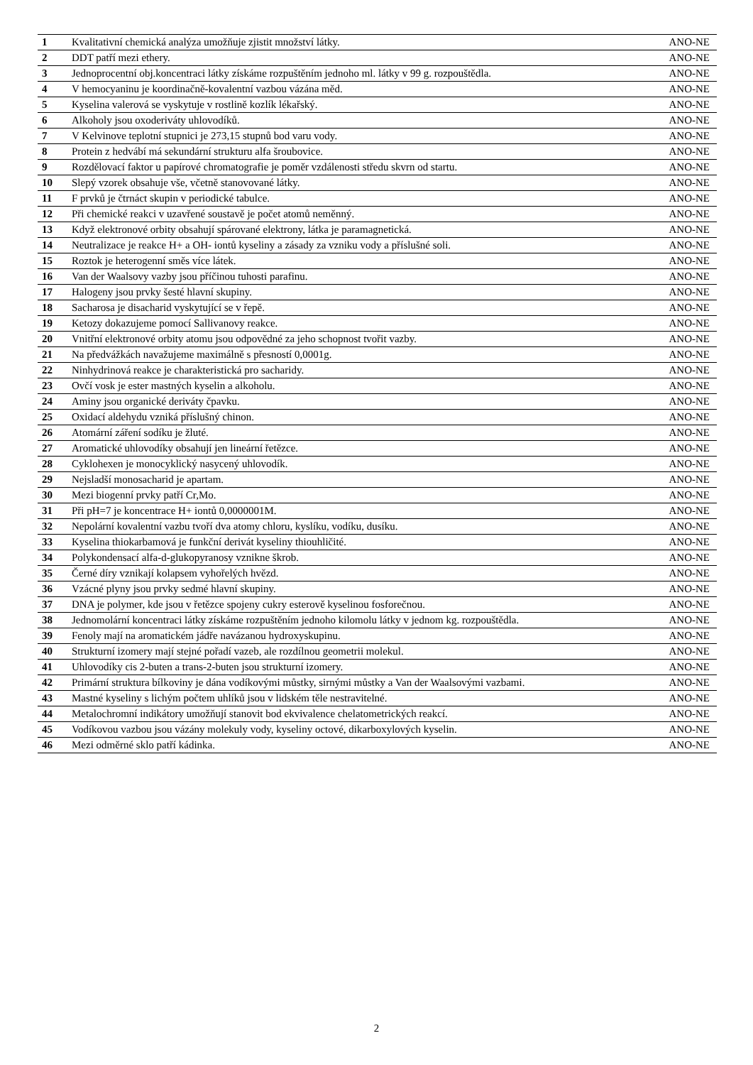| 1 | Kvalitativní chemická analýza umožňuje zjistit množství látky. | ANO-NE |
| 2 | DDT patří mezi ethery. | ANO-NE |
| 3 | Jednoprocentní obj.koncentraci látky získáme rozpuštěním jednoho ml. látky v 99 g. rozpouštědla. | ANO-NE |
| 4 | V hemocyaninu je koordinačně-kovalentní vazbou vázána měd. | ANO-NE |
| 5 | Kyselina valerová se vyskytuje v rostlině kozlík lékařský. | ANO-NE |
| 6 | Alkoholy jsou oxoderiváty uhlovodíků. | ANO-NE |
| 7 | V Kelvinove teplotní stupnici je 273,15 stupnů bod varu vody. | ANO-NE |
| 8 | Protein z hedvábí má sekundární strukturu alfa šroubovice. | ANO-NE |
| 9 | Rozdělovací faktor u papírové chromatografie je poměr vzdálenosti středu skvrn od startu. | ANO-NE |
| 10 | Slepý vzorek obsahuje vše, včetně stanovované látky. | ANO-NE |
| 11 | F prvků je čtrnáct skupin v periodické tabulce. | ANO-NE |
| 12 | Při chemické reakci v uzavřené soustavě je počet atomů neměnný. | ANO-NE |
| 13 | Když elektronové orbity obsahují spárované elektrony, látka je paramagnetická. | ANO-NE |
| 14 | Neutralizace je reakce H+ a OH- iontů kyseliny a zásady za vzniku vody a příslušné soli. | ANO-NE |
| 15 | Roztok je heterogenní směs více látek. | ANO-NE |
| 16 | Van der Waalsovy vazby jsou příčinou tuhosti parafinu. | ANO-NE |
| 17 | Halogeny jsou prvky šesté hlavní skupiny. | ANO-NE |
| 18 | Sacharosa je disacharid vyskytující se v řepě. | ANO-NE |
| 19 | Ketozy dokazujeme pomocí Sallivanovy reakce. | ANO-NE |
| 20 | Vnitřní elektronové orbity atomu jsou odpovědné za jeho schopnost tvořit vazby. | ANO-NE |
| 21 | Na předvážkách navažujeme maximálně s přesností 0,0001g. | ANO-NE |
| 22 | Ninhydrinová reakce je charakteristická pro sacharidy. | ANO-NE |
| 23 | Ovčí vosk je ester mastných kyselin a alkoholu. | ANO-NE |
| 24 | Aminy jsou organické deriváty čpavku. | ANO-NE |
| 25 | Oxidací aldehydu vzniká příslušný chinon. | ANO-NE |
| 26 | Atomární záření sodíku je žluté. | ANO-NE |
| 27 | Aromatické uhlovodíky obsahují jen lineární řetězce. | ANO-NE |
| 28 | Cyklohexen je monocyklický nasycený uhlovodík. | ANO-NE |
| 29 | Nejsladší monosacharid je apartam. | ANO-NE |
| 30 | Mezi biogenní prvky patří Cr,Mo. | ANO-NE |
| 31 | Při pH=7 je koncentrace H+ iontů 0,0000001M. | ANO-NE |
| 32 | Nepolární kovalentní vazbu tvoří dva atomy chloru, kyslíku, vodíku, dusíku. | ANO-NE |
| 33 | Kyselina thiokarbamová je funkční derivát kyseliny thiouhličité. | ANO-NE |
| 34 | Polykondensací alfa-d-glukopyranosy vznikne škrob. | ANO-NE |
| 35 | Černé díry vznikají kolapsem vyhořelých hvězd. | ANO-NE |
| 36 | Vzácné plyny jsou prvky sedmé hlavní skupiny. | ANO-NE |
| 37 | DNA je polymer, kde jsou v řetězce spojeny cukry esterově kyselinou fosforečnou. | ANO-NE |
| 38 | Jednomolární koncentraci látky získáme rozpuštěním jednoho kilomolu látky v jednom kg. rozpouštědla. | ANO-NE |
| 39 | Fenoly mají na aromatickém jádře navázanou hydroxyskupinu. | ANO-NE |
| 40 | Strukturní izomery mají stejné pořadí vazeb, ale rozdílnou geometrii molekul. | ANO-NE |
| 41 | Uhlovodíky cis 2-buten a trans-2-buten jsou strukturní izomery. | ANO-NE |
| 42 | Primární struktura bílkoviny je dána vodíkovými můstky, sirnými můstky a Van der Waalsovými vazbami. | ANO-NE |
| 43 | Mastné kyseliny s lichým počtem uhlíků jsou v lidském těle nestravitelné. | ANO-NE |
| 44 | Metalochromní indikátory umožňují stanovit bod ekvivalence chelatometrických reakcí. | ANO-NE |
| 45 | Vodíkovou vazbou jsou vázány molekuly vody, kyseliny octové, dikarboxylových kyselin. | ANO-NE |
| 46 | Mezi odměrné sklo patří kádinka. | ANO-NE |
2